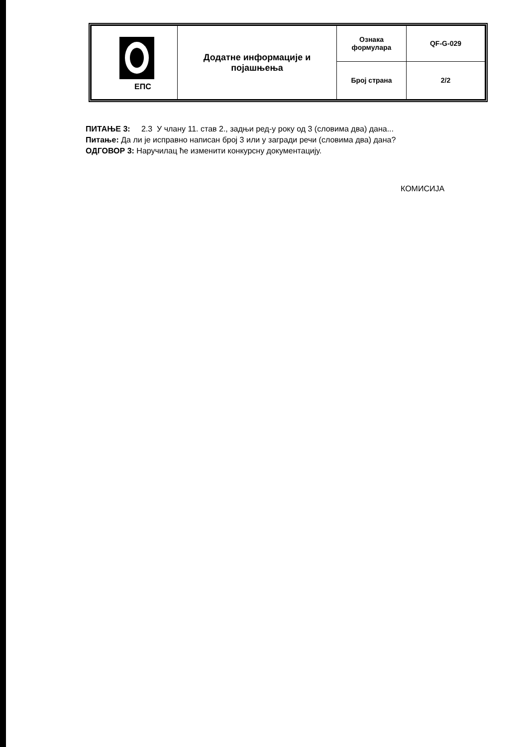| ЕПС | Додатне информације и појашњења | Ознака формулара | QF-G-029 |
| | | Број страна | 2/2 |
ПИТАЊЕ 3: 2.3 У члану 11. став 2., задњи ред-у року од 3 (словима два) дана...
Питање: Да ли је исправно написан број 3 или у загради речи (словима два) дана?
ОДГОВОР 3: Наручилац ће изменити конкурсну документацију.
КОМИСИЈА